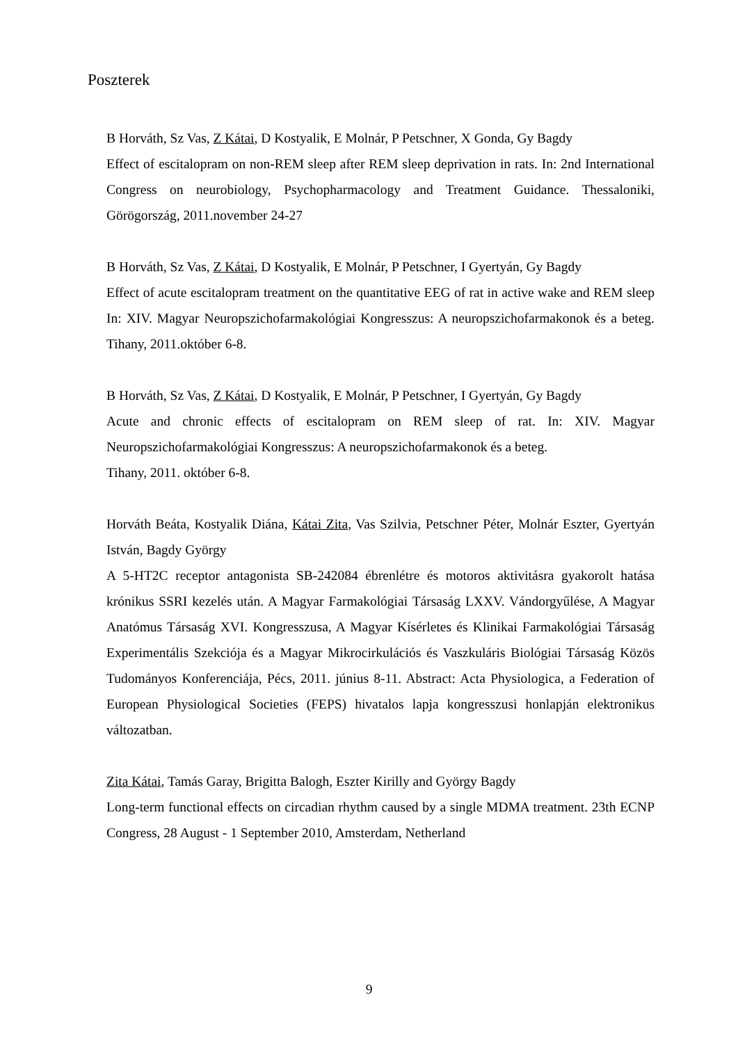Poszterek
B Horváth, Sz Vas, Z Kátai, D Kostyalik, E Molnár, P Petschner, X Gonda, Gy Bagdy
Effect of escitalopram on non-REM sleep after REM sleep deprivation in rats. In: 2nd International Congress on neurobiology, Psychopharmacology and Treatment Guidance. Thessaloniki, Görögország, 2011.november 24-27
B Horváth, Sz Vas, Z Kátai, D Kostyalik, E Molnár, P Petschner, I Gyertyán, Gy Bagdy
Effect of acute escitalopram treatment on the quantitative EEG of rat in active wake and REM sleep In: XIV. Magyar Neuropszichofarmakológiai Kongresszus: A neuropszichofarmakonok és a beteg. Tihany, 2011.október 6-8.
B Horváth, Sz Vas, Z Kátai, D Kostyalik, E Molnár, P Petschner, I Gyertyán, Gy Bagdy
Acute and chronic effects of escitalopram on REM sleep of rat. In: XIV. Magyar Neuropszichofarmakológiai Kongresszus: A neuropszichofarmakonok és a beteg.
Tihany, 2011. október 6-8.
Horváth Beáta, Kostyalik Diána, Kátai Zita, Vas Szilvia, Petschner Péter, Molnár Eszter, Gyertyán István, Bagdy György
A 5-HT2C receptor antagonista SB-242084 ébrenlétre és motoros aktivitásra gyakorolt hatása krónikus SSRI kezelés után. A Magyar Farmakológiai Társaság LXXV. Vándorgyűlése, A Magyar Anatómus Társaság XVI. Kongresszusa, A Magyar Kísérletes és Klinikai Farmakológiai Társaság Experimentális Szekciója és a Magyar Mikrocirkulációs és Vaszkuláris Biológiai Társaság Közös Tudományos Konferenciája, Pécs, 2011. június 8-11. Abstract: Acta Physiologica, a Federation of European Physiological Societies (FEPS) hivatalos lapja kongresszusi honlapján elektronikus változatban.
Zita Kátai, Tamás Garay, Brigitta Balogh, Eszter Kirilly and György Bagdy
Long-term functional effects on circadian rhythm caused by a single MDMA treatment. 23th ECNP Congress, 28 August - 1 September 2010, Amsterdam, Netherland
9